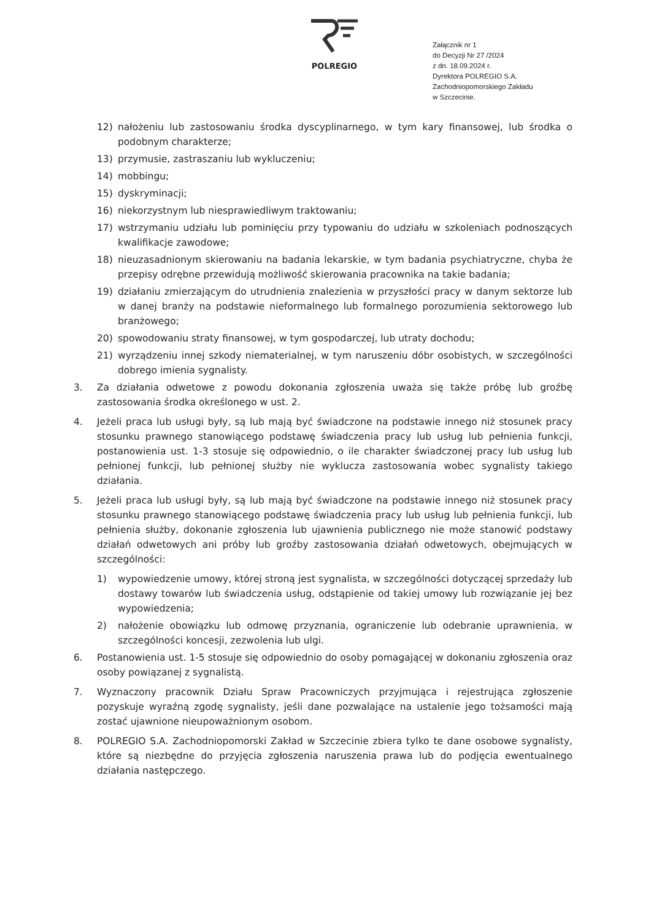POLREGIO
Załącznik nr 1
do Decyzji Nr 27 /2024
z dn. 18.09.2024 r.
Dyrektora POLREGIO S.A.
Zachodniopomorskiego Zakładu
w Szczecinie.
12) nałożeniu lub zastosowaniu środka dyscyplinarnego, w tym kary finansowej, lub środka o podobnym charakterze;
13) przymusie, zastraszaniu lub wykluczeniu;
14) mobbingu;
15) dyskryminacji;
16) niekorzystnym lub niesprawiedliwym traktowaniu;
17) wstrzymaniu udziału lub pominięciu przy typowaniu do udziału w szkoleniach podnoszących kwalifikacje zawodowe;
18) nieuzasadnionym skierowaniu na badania lekarskie, w tym badania psychiatryczne, chyba że przepisy odrębne przewidują możliwość skierowania pracownika na takie badania;
19) działaniu zmierzającym do utrudnienia znalezienia w przyszłości pracy w danym sektorze lub w danej branży na podstawie nieformalnego lub formalnego porozumienia sektorowego lub branżowego;
20) spowodowaniu straty finansowej, w tym gospodarczej, lub utraty dochodu;
21) wyrządzeniu innej szkody niematerialnej, w tym naruszeniu dóbr osobistych, w szczególności dobrego imienia sygnalisty.
3. Za działania odwetowe z powodu dokonania zgłoszenia uważa się także próbę lub groźbę zastosowania środka określonego w ust. 2.
4. Jeżeli praca lub usługi były, są lub mają być świadczone na podstawie innego niż stosunek pracy stosunku prawnego stanowiącego podstawę świadczenia pracy lub usług lub pełnienia funkcji, postanowienia ust. 1-3 stosuje się odpowiednio, o ile charakter świadczonej pracy lub usług lub pełnionej funkcji, lub pełnionej służby nie wyklucza zastosowania wobec sygnalisty takiego działania.
5. Jeżeli praca lub usługi były, są lub mają być świadczone na podstawie innego niż stosunek pracy stosunku prawnego stanowiącego podstawę świadczenia pracy lub usług lub pełnienia funkcji, lub pełnienia służby, dokonanie zgłoszenia lub ujawnienia publicznego nie może stanowić podstawy działań odwetowych ani próby lub groźby zastosowania działań odwetowych, obejmujących w szczególności:
1) wypowiedzenie umowy, której stroną jest sygnalista, w szczególności dotyczącej sprzedaży lub dostawy towarów lub świadczenia usług, odstąpienie od takiej umowy lub rozwiązanie jej bez wypowiedzenia;
2) nałożenie obowiązku lub odmowę przyznania, ograniczenie lub odebranie uprawnienia, w szczególności koncesji, zezwolenia lub ulgi.
6. Postanowienia ust. 1-5 stosuje się odpowiednio do osoby pomagającej w dokonaniu zgłoszenia oraz osoby powiązanej z sygnalistą.
7. Wyznaczony pracownik Działu Spraw Pracowniczych przyjmująca i rejestrująca zgłoszenie pozyskuje wyraźną zgodę sygnalisty, jeśli dane pozwalające na ustalenie jego tożsamości mają zostać ujawnione nieupoważnionym osobom.
8. POLREGIO S.A. Zachodniopomorski Zakład w Szczecinie zbiera tylko te dane osobowe sygnalisty, które są niezbędne do przyjęcia zgłoszenia naruszenia prawa lub do podjęcia ewentualnego działania następczego.